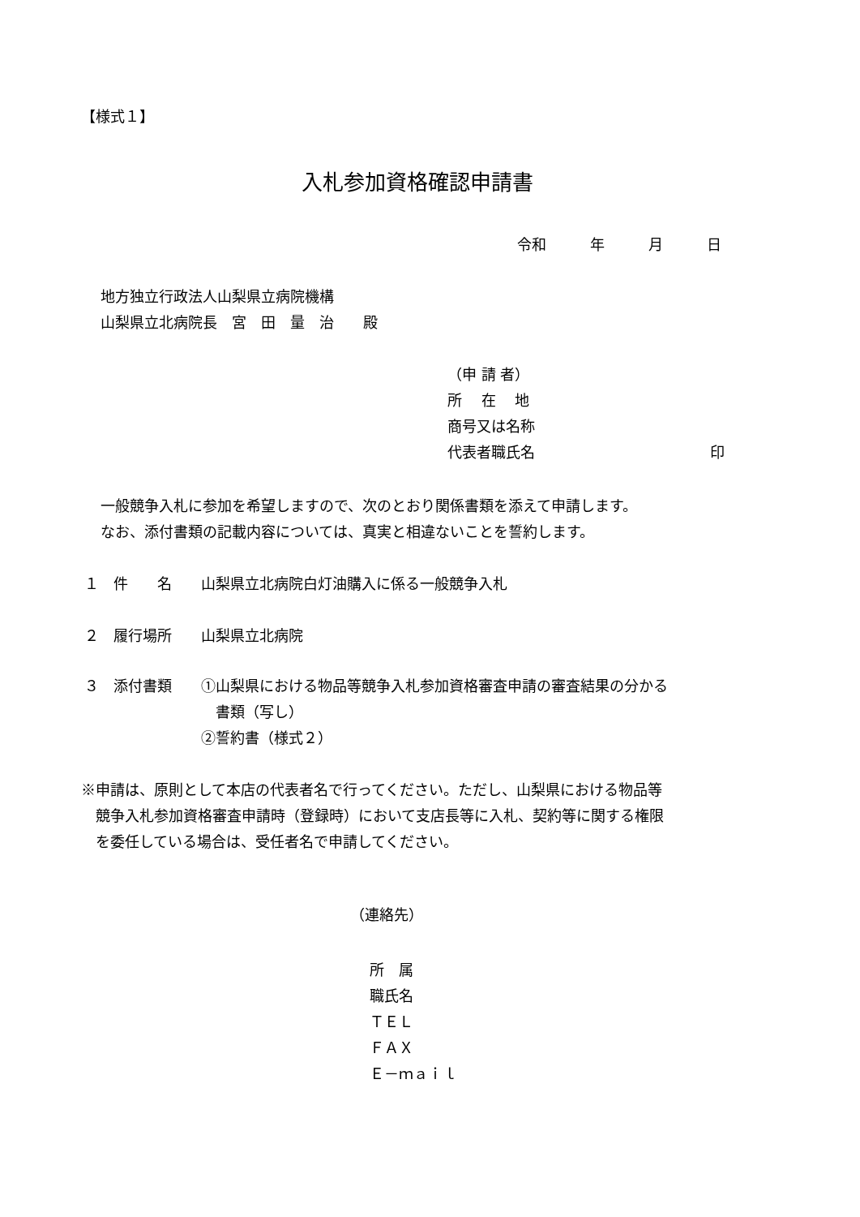【様式１】
入札参加資格確認申請書
令和　　　年　　　月　　　日
地方独立行政法人山梨県立病院機構
山梨県立北病院長　宮　田　量　治　　殿
（申 請 者）
所　 在　 地
商号又は名称
代表者職氏名　　　　　　　　　　　　印
一般競争入札に参加を希望しますので、次のとおり関係書類を添えて申請します。
なお、添付書類の記載内容については、真実と相違ないことを誓約します。
１　件　　名　　山梨県立北病院白灯油購入に係る一般競争入札
２　履行場所　　山梨県立北病院
３　添付書類　　①山梨県における物品等競争入札参加資格審査申請の審査結果の分かる
　　　　　　　　　書類（写し）
　　　　　　　　②誓約書（様式２）
※申請は、原則として本店の代表者名で行ってください。ただし、山梨県における物品等
　競争入札参加資格審査申請時（登録時）において支店長等に入札、契約等に関する権限
　を委任している場合は、受任者名で申請してください。
（連絡先）
所　属
職氏名
ＴＥＬ
ＦＡＸ
Ｅ－ｍａｉｌ